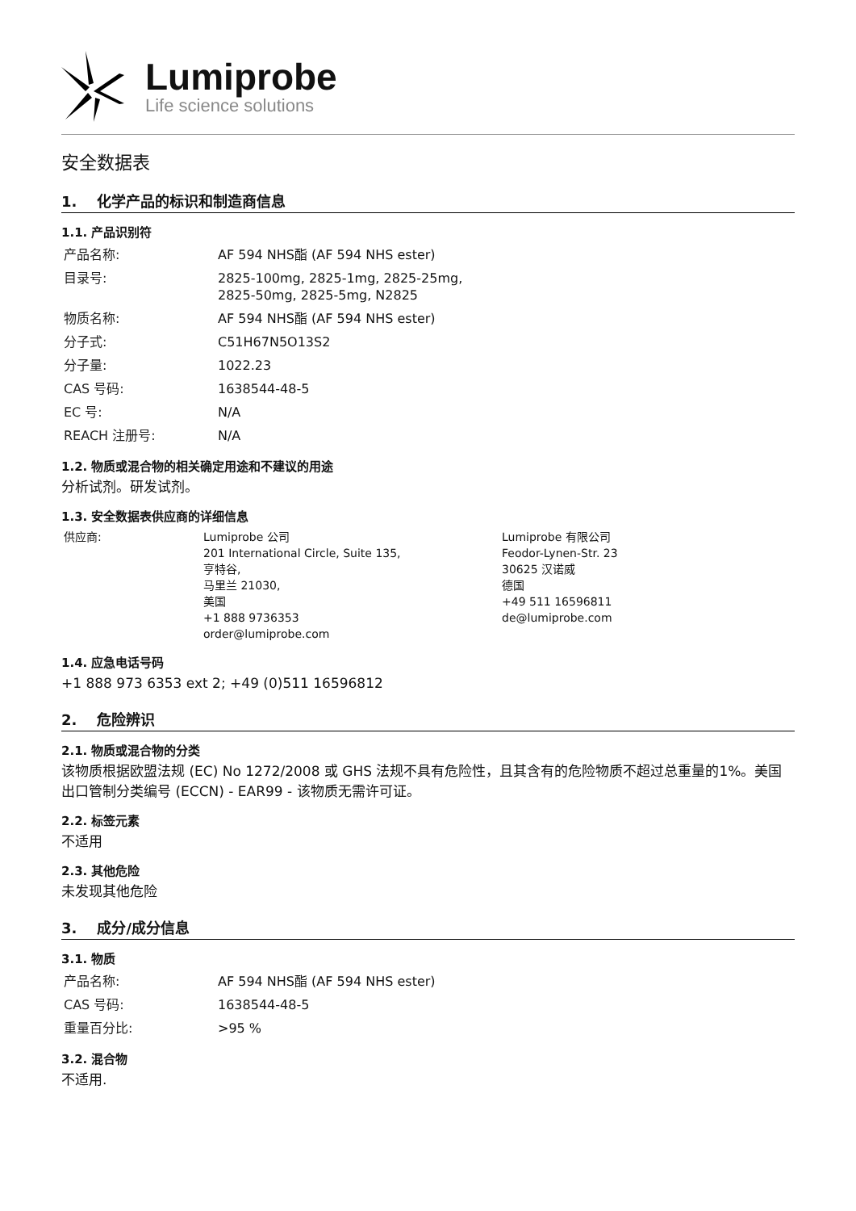Lumiprobe
Life science solutions
安全数据表
1. 化学产品的标识和制造商信息
1.1. 产品识别符
| 产品名称: | AF 594 NHS酯 (AF 594 NHS ester) |
| 目录号: | 2825-100mg, 2825-1mg, 2825-25mg, 2825-50mg, 2825-5mg, N2825 |
| 物质名称: | AF 594 NHS酯 (AF 594 NHS ester) |
| 分子式: | C51H67N5O13S2 |
| 分子量: | 1022.23 |
| CAS 号码: | 1638544-48-5 |
| EC 号: | N/A |
| REACH 注册号: | N/A |
1.2. 物质或混合物的相关确定用途和不建议的用途
分析试剂。研发试剂。
1.3. 安全数据表供应商的详细信息
| 供应商: | Lumiprobe 公司 201 International Circle, Suite 135, 亨特谷, 马里兰 21030, 美国 +1 888 9736353 order@lumiprobe.com | Lumiprobe 有限公司 Feodor-Lynen-Str. 23 30625 汉诺威 德国 +49 511 16596811 de@lumiprobe.com |
1.4. 应急电话号码
+1 888 973 6353 ext 2; +49 (0)511 16596812
2. 危险辨识
2.1. 物质或混合物的分类
该物质根据欧盟法规 (EC) No 1272/2008 或 GHS 法规不具有危险性，且其含有的危险物质不超过总重量的1%。美国出口管制分类编号 (ECCN) - EAR99 - 该物质无需许可证。
2.2. 标签元素
不适用
2.3. 其他危险
未发现其他危险
3. 成分/成分信息
3.1. 物质
| 产品名称: | AF 594 NHS酯 (AF 594 NHS ester) |
| CAS 号码: | 1638544-48-5 |
| 重量百分比: | >95 % |
3.2. 混合物
不适用.